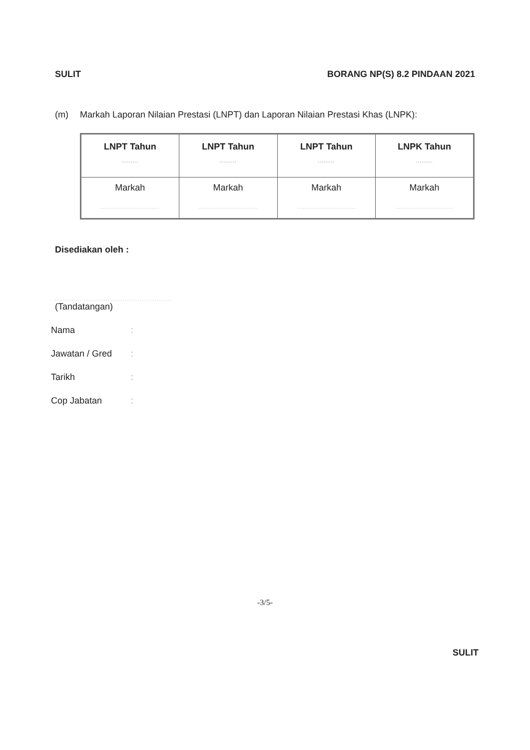SULIT BORANG NP(S) 8.2 PINDAAN 2021
(m) Markah Laporan Nilaian Prestasi (LNPT) dan Laporan Nilaian Prestasi Khas (LNPK):
| LNPT Tahun ......... | LNPT Tahun ......... | LNPT Tahun ......... | LNPK Tahun ......... |
| --- | --- | --- | --- |
| Markah ............................... | Markah ............................... | Markah ............................... | Markah ............................... |
Disediakan oleh :
..............................................................
(Tandatangan)
Nama:
Jawatan / Gred:
Tarikh:
Cop Jabatan:
-3/5-
SULIT